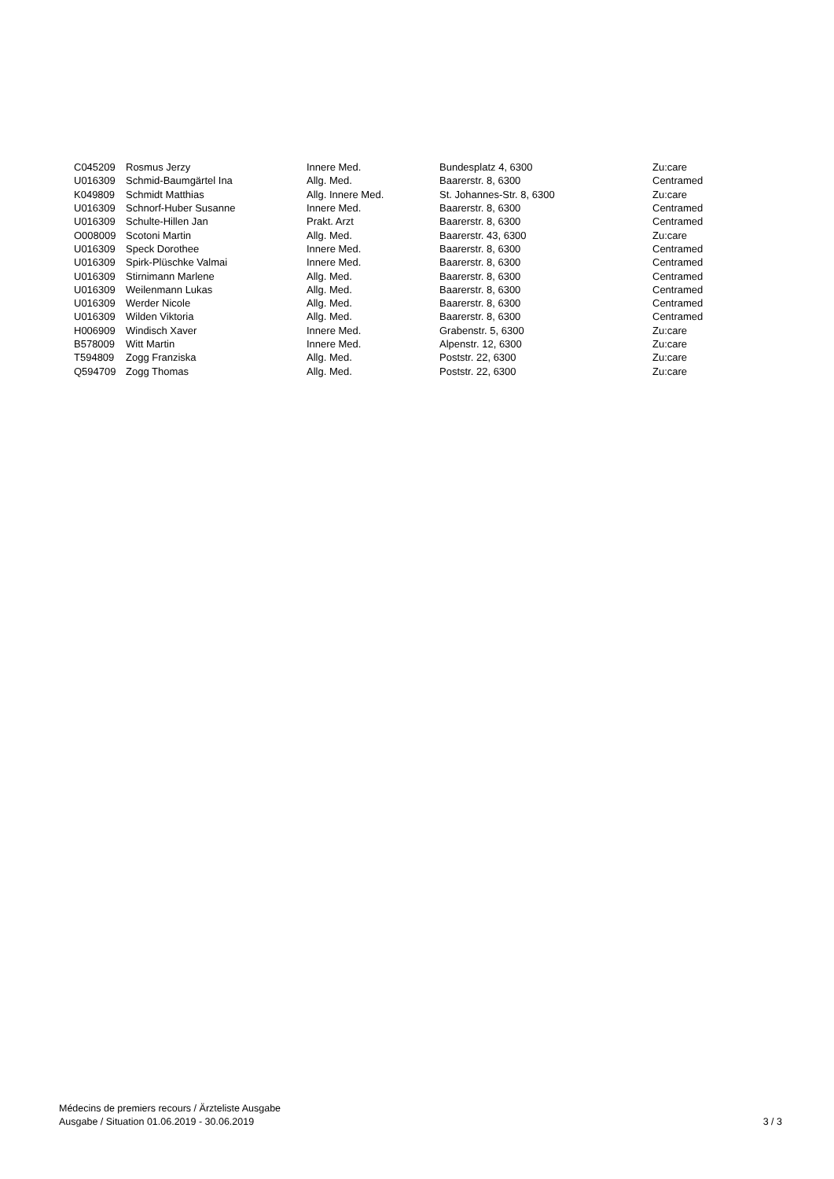| C045209 | Rosmus Jerzy | Innere Med. | Bundesplatz 4, 6300 | Zu:care |
| U016309 | Schmid-Baumgärtel Ina | Allg. Med. | Baarerstr. 8, 6300 | Centramed |
| K049809 | Schmidt Matthias | Allg. Innere Med. | St. Johannes-Str. 8, 6300 | Zu:care |
| U016309 | Schnorf-Huber Susanne | Innere Med. | Baarerstr. 8, 6300 | Centramed |
| U016309 | Schulte-Hillen Jan | Prakt. Arzt | Baarerstr. 8, 6300 | Centramed |
| O008009 | Scotoni Martin | Allg. Med. | Baarerstr. 43, 6300 | Zu:care |
| U016309 | Speck Dorothee | Innere Med. | Baarerstr. 8, 6300 | Centramed |
| U016309 | Spirk-Plüschke Valmai | Innere Med. | Baarerstr. 8, 6300 | Centramed |
| U016309 | Stirnimann Marlene | Allg. Med. | Baarerstr. 8, 6300 | Centramed |
| U016309 | Weilenmann Lukas | Allg. Med. | Baarerstr. 8, 6300 | Centramed |
| U016309 | Werder Nicole | Allg. Med. | Baarerstr. 8, 6300 | Centramed |
| U016309 | Wilden Viktoria | Allg. Med. | Baarerstr. 8, 6300 | Centramed |
| H006909 | Windisch Xaver | Innere Med. | Grabenstr. 5, 6300 | Zu:care |
| B578009 | Witt Martin | Innere Med. | Alpenstr. 12, 6300 | Zu:care |
| T594809 | Zogg Franziska | Allg. Med. | Poststr. 22, 6300 | Zu:care |
| Q594709 | Zogg Thomas | Allg. Med. | Poststr. 22, 6300 | Zu:care |
Médecins de premiers recours / Ärzteliste Ausgabe
Ausgabe / Situation 01.06.2019 - 30.06.2019
3 / 3